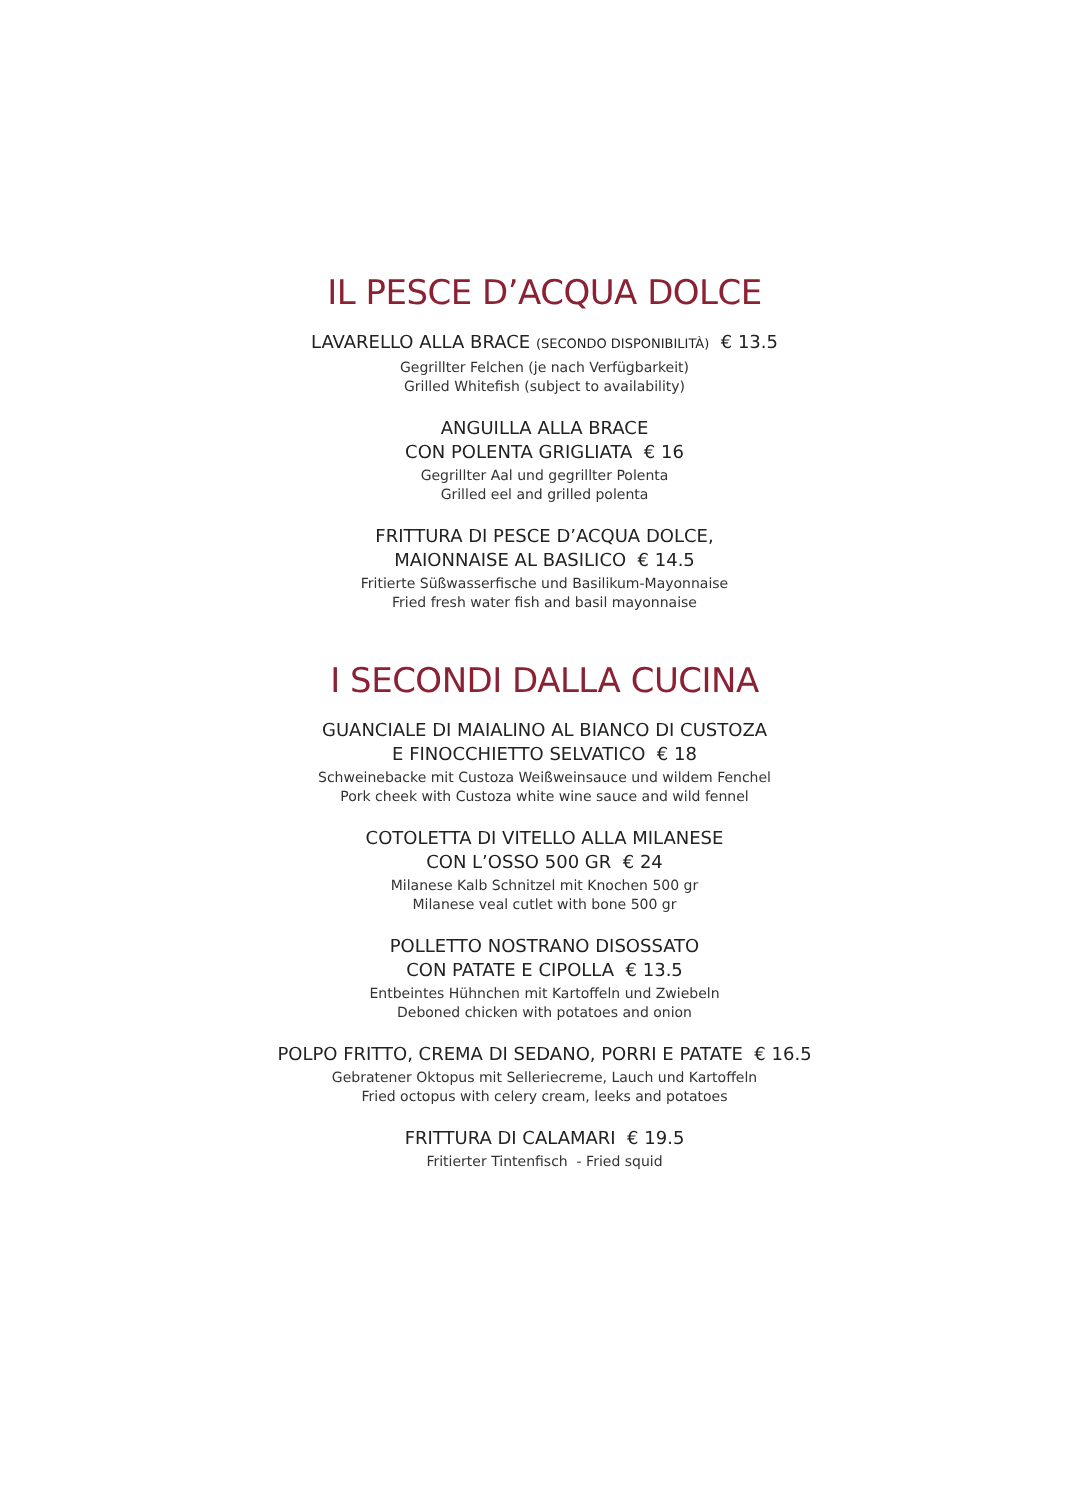IL PESCE D’ACQUA DOLCE
LAVARELLO ALLA BRACE (SECONDO DISPONIBILITÀ) € 13.5
Gegrillter Felchen (je nach Verfügbarkeit)
Grilled Whitefish (subject to availability)
ANGUILLA ALLA BRACE
CON POLENTA GRIGLIATA € 16
Gegrillter Aal und gegrillter Polenta
Grilled eel and grilled polenta
FRITTURA DI PESCE D’ACQUA DOLCE,
MAIONNAISE AL BASILICO € 14.5
Fritierte Süßwasserfische und Basilikum-Mayonnaise
Fried fresh water fish and basil mayonnaise
I SECONDI DALLA CUCINA
GUANCIALE DI MAIALINO AL BIANCO DI CUSTOZA
E FINOCCHIETTO SELVATICO € 18
Schweinebacke mit Custoza Weißweinsauce und wildem Fenchel
Pork cheek with Custoza white wine sauce and wild fennel
COTOLETTA DI VITELLO ALLA MILANESE
CON L’OSSO 500 GR € 24
Milanese Kalb Schnitzel mit Knochen 500 gr
Milanese veal cutlet with bone 500 gr
POLLETTO NOSTRANO DISOSSATO
CON PATATE E CIPOLLA € 13.5
Entbeintes Hühnchen mit Kartoffeln und Zwiebeln
Deboned chicken with potatoes and onion
POLPO FRITTO, CREMA DI SEDANO, PORRI E PATATE € 16.5
Gebratener Oktopus mit Selleriecreme, Lauch und Kartoffeln
Fried octopus with celery cream, leeks and potatoes
FRITTURA DI CALAMARI € 19.5
Fritierter Tintenfisch - Fried squid